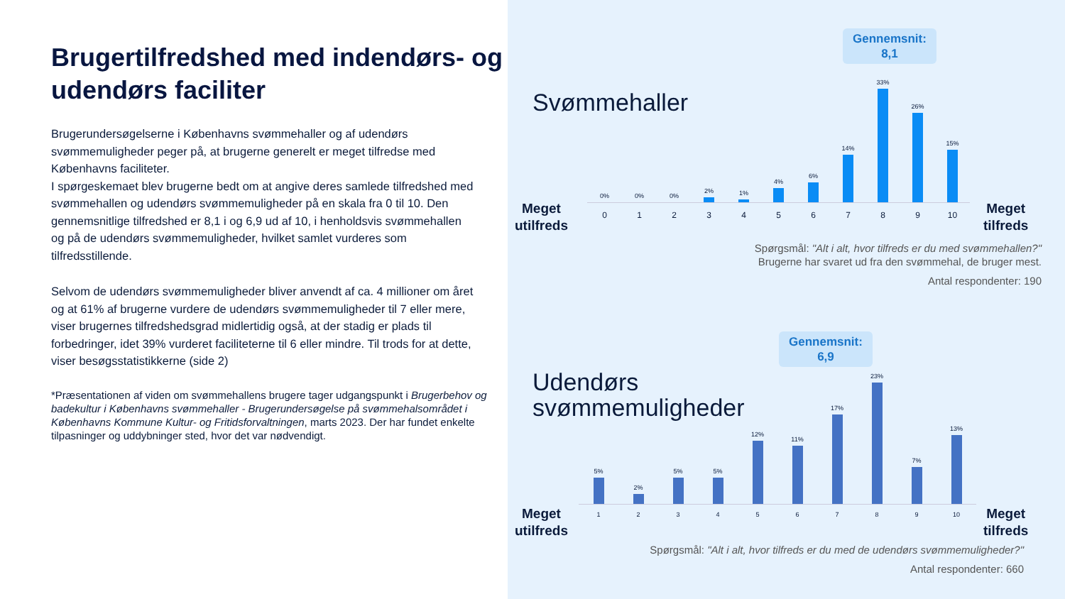Brugertilfredshed med indendørs- og udendørs faciliter
Brugerundersøgelserne i Københavns svømmehaller og af udendørs svømmemuligheder peger på, at brugerne generelt er meget tilfredse med Københavns faciliteter.
I spørgeskemaet blev brugerne bedt om at angive deres samlede tilfredshed med svømmehallen og udendørs svømmemuligheder på en skala fra 0 til 10. Den gennemsnitlige tilfredshed er 8,1 i og 6,9 ud af 10, i henholdsvis svømmehallen og på de udendørs svømmemuligheder, hvilket samlet vurderes som tilfredsstillende.
Selvom de udendørs svømmemuligheder bliver anvendt af ca. 4 millioner om året og at 61% af brugerne vurdere de udendørs svømmemuligheder til 7 eller mere, viser brugernes tilfredshedsgrad midlertidig også, at der stadig er plads til forbedringer, idet 39% vurderet faciliteterne til 6 eller mindre. Til trods for at dette, viser besøgsstatistikkerne (side 2)
*Præsentationen af viden om svømmehallens brugere tager udgangspunkt i Brugerbehov og badekultur i Københavns svømmehaller - Brugerundersøgelse på svømmehalsområdet i Københavns Kommune Kultur- og Fritidsforvaltningen, marts 2023. Der har fundet enkelte tilpasninger og uddybninger sted, hvor det var nødvendigt.
Gennemsnit:
8,1
Svømmehaller
Meget
utilfreds
0%
0%
0%
2%
1%
4%
6%
14%
33%
26%
15%
0 1 2 3 4 5 6 7 8 9 10
Meget
tilfreds
Spørgsmål: "Alt i alt, hvor tilfreds er du med svømmehallen?"
Brugerne har svaret ud fra den svømmehal, de bruger mest.
Antal respondenter: 190
Gennemsnit:
6,9
Udendørs
svømmemuligheder
Meget
utilfreds
5%
2%
5%
5%
12%
11%
17%
23%
7%
13%
1 2 3 4 5 6 7 8 9 10
Meget
tilfreds
Spørgsmål: "Alt i alt, hvor tilfreds er du med de udendørs svømmemuligheder?"
Antal respondenter: 660